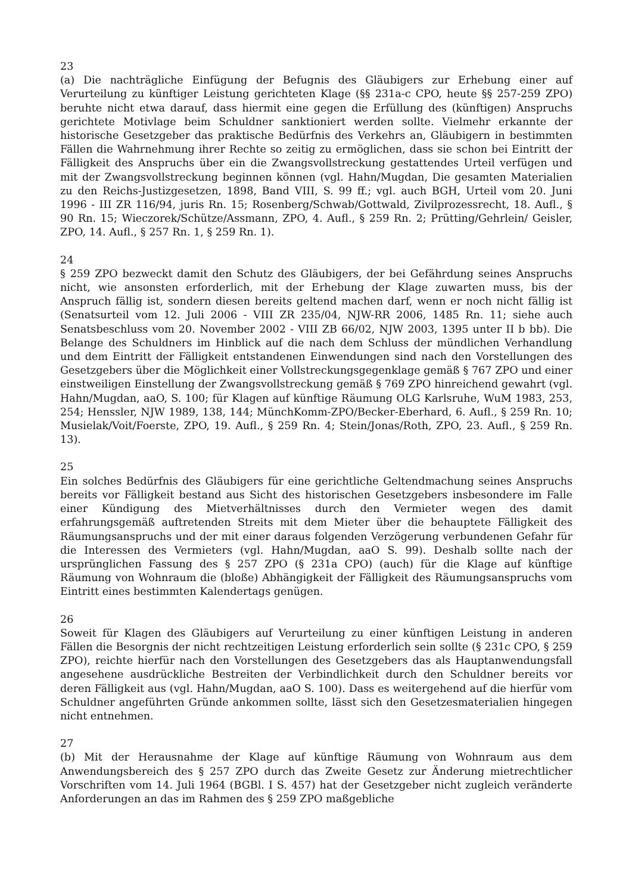23
(a) Die nachträgliche Einfügung der Befugnis des Gläubigers zur Erhebung einer auf Verurteilung zu künftiger Leistung gerichteten Klage (§§ 231a-c CPO, heute §§ 257-259 ZPO) beruhte nicht etwa darauf, dass hiermit eine gegen die Erfüllung des (künftigen) Anspruchs gerichtete Motivlage beim Schuldner sanktioniert werden sollte. Vielmehr erkannte der historische Gesetzgeber das praktische Bedürfnis des Verkehrs an, Gläubigern in bestimmten Fällen die Wahrnehmung ihrer Rechte so zeitig zu ermöglichen, dass sie schon bei Eintritt der Fälligkeit des Anspruchs über ein die Zwangsvollstreckung gestattendes Urteil verfügen und mit der Zwangsvollstreckung beginnen können (vgl. Hahn/Mugdan, Die gesamten Materialien zu den Reichs-Justizgesetzen, 1898, Band VIII, S. 99 ff.; vgl. auch BGH, Urteil vom 20. Juni 1996 - III ZR 116/94, juris Rn. 15; Rosenberg/Schwab/Gottwald, Zivilprozessrecht, 18. Aufl., § 90 Rn. 15; Wieczorek/Schütze/Assmann, ZPO, 4. Aufl., § 259 Rn. 2; Prütting/Gehrlein/ Geisler, ZPO, 14. Aufl., § 257 Rn. 1, § 259 Rn. 1).
24
§ 259 ZPO bezweckt damit den Schutz des Gläubigers, der bei Gefährdung seines Anspruchs nicht, wie ansonsten erforderlich, mit der Erhebung der Klage zuwarten muss, bis der Anspruch fällig ist, sondern diesen bereits geltend machen darf, wenn er noch nicht fällig ist (Senatsurteil vom 12. Juli 2006 - VIII ZR 235/04, NJW-RR 2006, 1485 Rn. 11; siehe auch Senatsbeschluss vom 20. November 2002 - VIII ZB 66/02, NJW 2003, 1395 unter II b bb). Die Belange des Schuldners im Hinblick auf die nach dem Schluss der mündlichen Verhandlung und dem Eintritt der Fälligkeit entstandenen Einwendungen sind nach den Vorstellungen des Gesetzgebers über die Möglichkeit einer Vollstreckungsgegenklage gemäß § 767 ZPO und einer einstweiligen Einstellung der Zwangsvollstreckung gemäß § 769 ZPO hinreichend gewahrt (vgl. Hahn/Mugdan, aaO, S. 100; für Klagen auf künftige Räumung OLG Karlsruhe, WuM 1983, 253, 254; Henssler, NJW 1989, 138, 144; MünchKomm-ZPO/Becker-Eberhard, 6. Aufl., § 259 Rn. 10; Musielak/Voit/Foerste, ZPO, 19. Aufl., § 259 Rn. 4; Stein/Jonas/Roth, ZPO, 23. Aufl., § 259 Rn. 13).
25
Ein solches Bedürfnis des Gläubigers für eine gerichtliche Geltendmachung seines Anspruchs bereits vor Fälligkeit bestand aus Sicht des historischen Gesetzgebers insbesondere im Falle einer Kündigung des Mietverhältnisses durch den Vermieter wegen des damit erfahrungsgemäß auftretenden Streits mit dem Mieter über die behauptete Fälligkeit des Räumungsanspruchs und der mit einer daraus folgenden Verzögerung verbundenen Gefahr für die Interessen des Vermieters (vgl. Hahn/Mugdan, aaO S. 99). Deshalb sollte nach der ursprünglichen Fassung des § 257 ZPO (§ 231a CPO) (auch) für die Klage auf künftige Räumung von Wohnraum die (bloße) Abhängigkeit der Fälligkeit des Räumungsanspruchs vom Eintritt eines bestimmten Kalendertags genügen.
26
Soweit für Klagen des Gläubigers auf Verurteilung zu einer künftigen Leistung in anderen Fällen die Besorgnis der nicht rechtzeitigen Leistung erforderlich sein sollte (§ 231c CPO, § 259 ZPO), reichte hierfür nach den Vorstellungen des Gesetzgebers das als Hauptanwendungsfall angesehene ausdrückliche Bestreiten der Verbindlichkeit durch den Schuldner bereits vor deren Fälligkeit aus (vgl. Hahn/Mugdan, aaO S. 100). Dass es weitergehend auf die hierfür vom Schuldner angeführten Gründe ankommen sollte, lässt sich den Gesetzesmaterialien hingegen nicht entnehmen.
27
(b) Mit der Herausnahme der Klage auf künftige Räumung von Wohnraum aus dem Anwendungsbereich des § 257 ZPO durch das Zweite Gesetz zur Änderung mietrechtlicher Vorschriften vom 14. Juli 1964 (BGBl. I S. 457) hat der Gesetzgeber nicht zugleich veränderte Anforderungen an das im Rahmen des § 259 ZPO maßgebliche